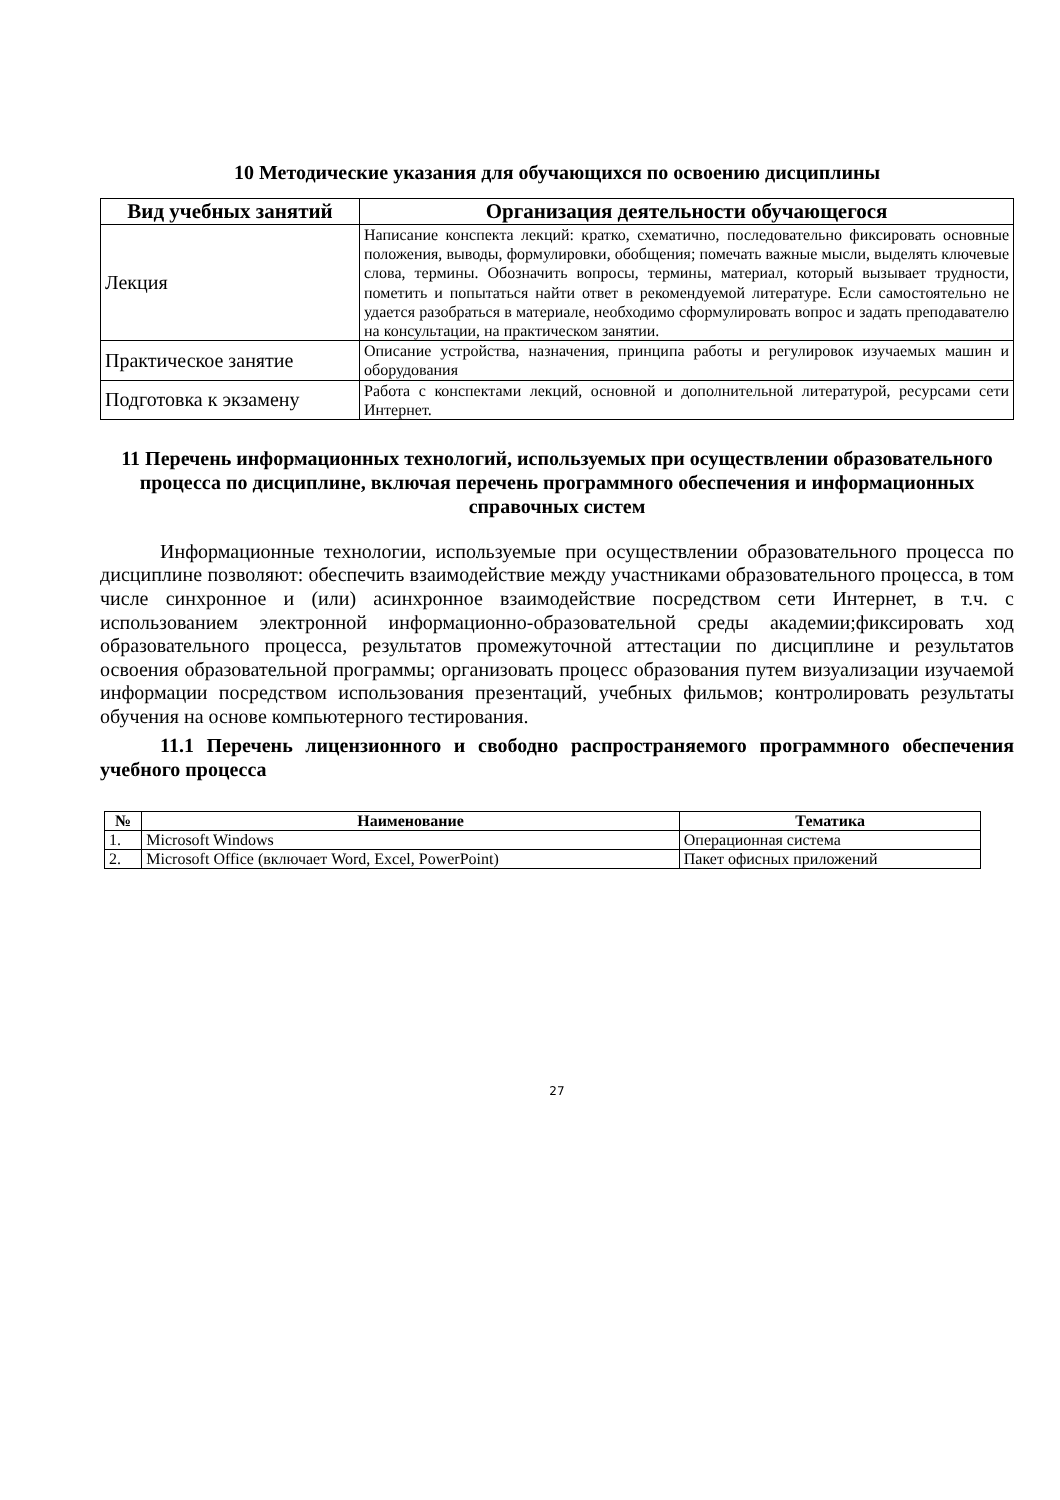10 Методические указания для обучающихся по освоению дисциплины
| Вид учебных занятий | Организация деятельности обучающегося |
| --- | --- |
| Лекция | Написание конспекта лекций: кратко, схематично, последовательно фиксировать основные положения, выводы, формулировки, обобщения; помечать важные мысли, выделять ключевые слова, термины. Обозначить вопросы, термины, материал, который вызывает трудности, пометить и попытаться найти ответ в рекомендуемой литературе. Если самостоятельно не удается разобраться в материале, необходимо сформулировать вопрос и задать преподавателю на консультации, на практическом занятии. |
| Практическое занятие | Описание устройства, назначения, принципа работы и регулировок изучаемых машин и оборудования |
| Подготовка к экзамену | Работа с конспектами лекций, основной и дополнительной литературой, ресурсами сети Интернет. |
11 Перечень информационных технологий, используемых при осуществлении образовательного процесса по дисциплине, включая перечень программного обеспечения и информационных справочных систем
Информационные технологии, используемые при осуществлении образовательного процесса по дисциплине позволяют: обеспечить взаимодействие между участниками образовательного процесса, в том числе синхронное и (или) асинхронное взаимодействие посредством сети Интернет, в т.ч. с использованием электронной информационно-образовательной среды академии;фиксировать ход образовательного процесса, результатов промежуточной аттестации по дисциплине и результатов освоения образовательной программы; организовать процесс образования путем визуализации изучаемой информации посредством использования презентаций, учебных фильмов; контролировать результаты обучения на основе компьютерного тестирования.
11.1 Перечень лицензионного и свободно распространяемого программного обеспечения учебного процесса
| № | Наименование | Тематика |
| --- | --- | --- |
| 1. | Microsoft Windows | Операционная система |
| 2. | Microsoft Office (включает Word, Excel, PowerPoint) | Пакет офисных приложений |
27